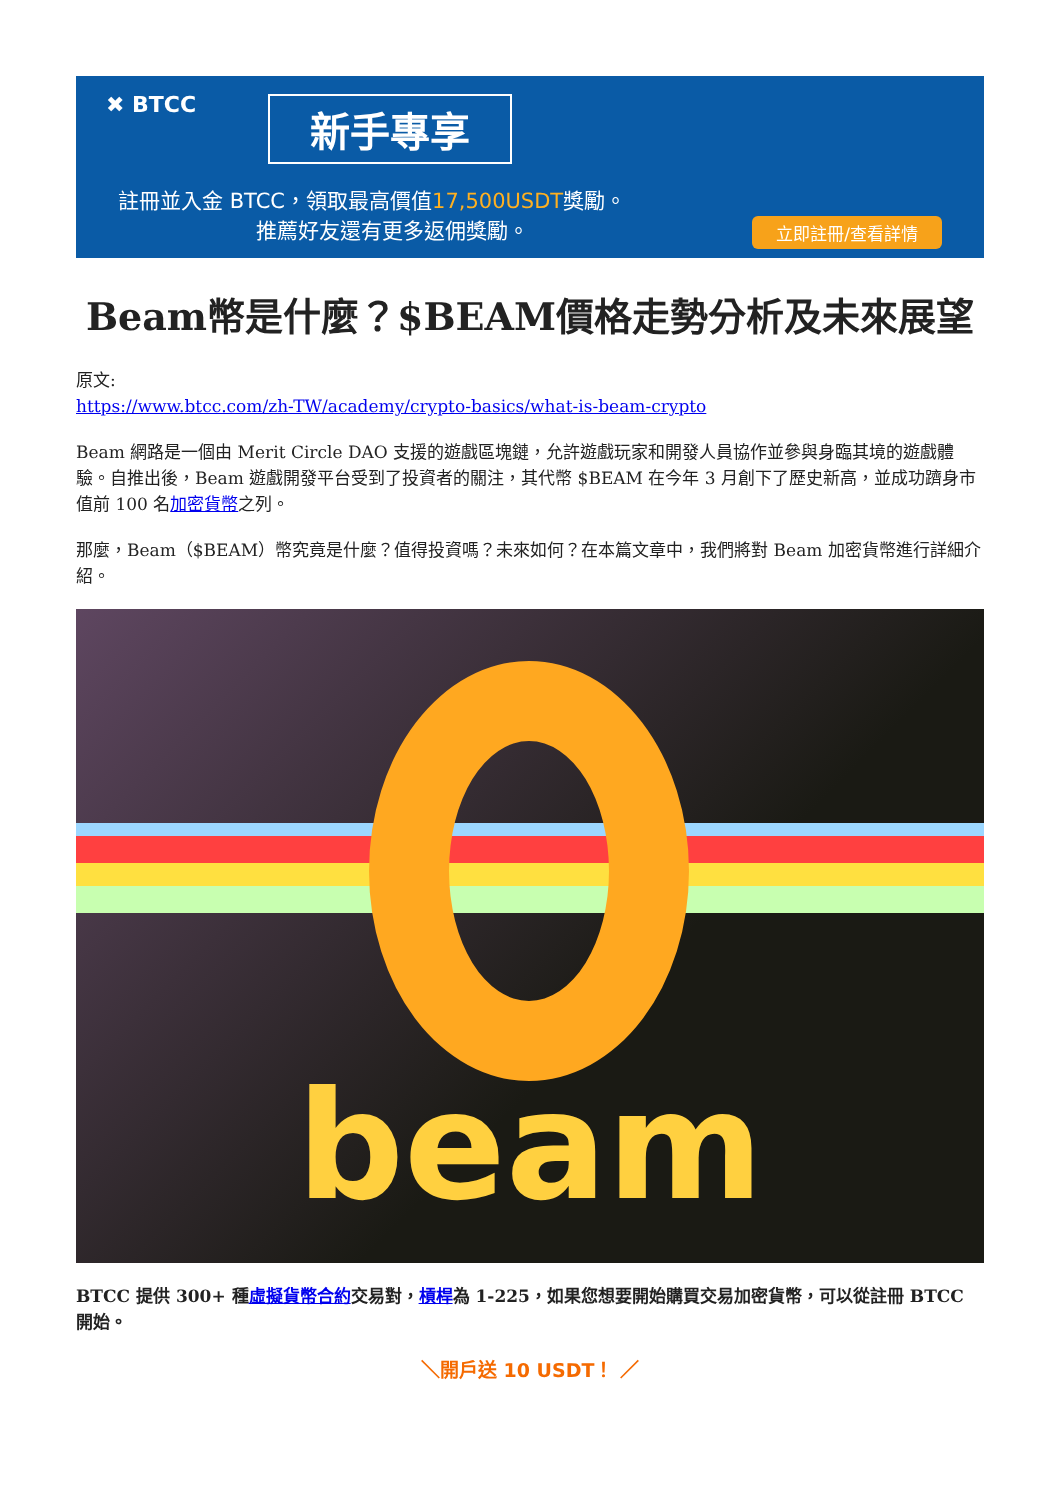✖ BTCC 新手專享
註冊並入金 BTCC，領取最高價值17,500USDT獎勵。
推薦好友還有更多返佣獎勵。 立即註冊/查看詳情
Beam幣是什麼？$BEAM價格走勢分析及未來展望
原文:
https://www.btcc.com/zh-TW/academy/crypto-basics/what-is-beam-crypto
Beam 網路是一個由 Merit Circle DAO 支援的遊戲區塊鏈，允許遊戲玩家和開發人員協作並參與身臨其境的遊戲體驗。自推出後，Beam 遊戲開發平台受到了投資者的關注，其代幣 $BEAM 在今年 3 月創下了歷史新高，並成功躋身市值前 100 名加密貨幣之列。
那麼，Beam（$BEAM）幣究竟是什麼？值得投資嗎？未來如何？在本篇文章中，我們將對 Beam 加密貨幣進行詳細介紹。
beam
BTCC 提供 300+ 種虛擬貨幣合約交易對，槓桿為 1-225，如果您想要開始購買交易加密貨幣，可以從註冊 BTCC 開始。
＼開戶送 10 USDT！ ／